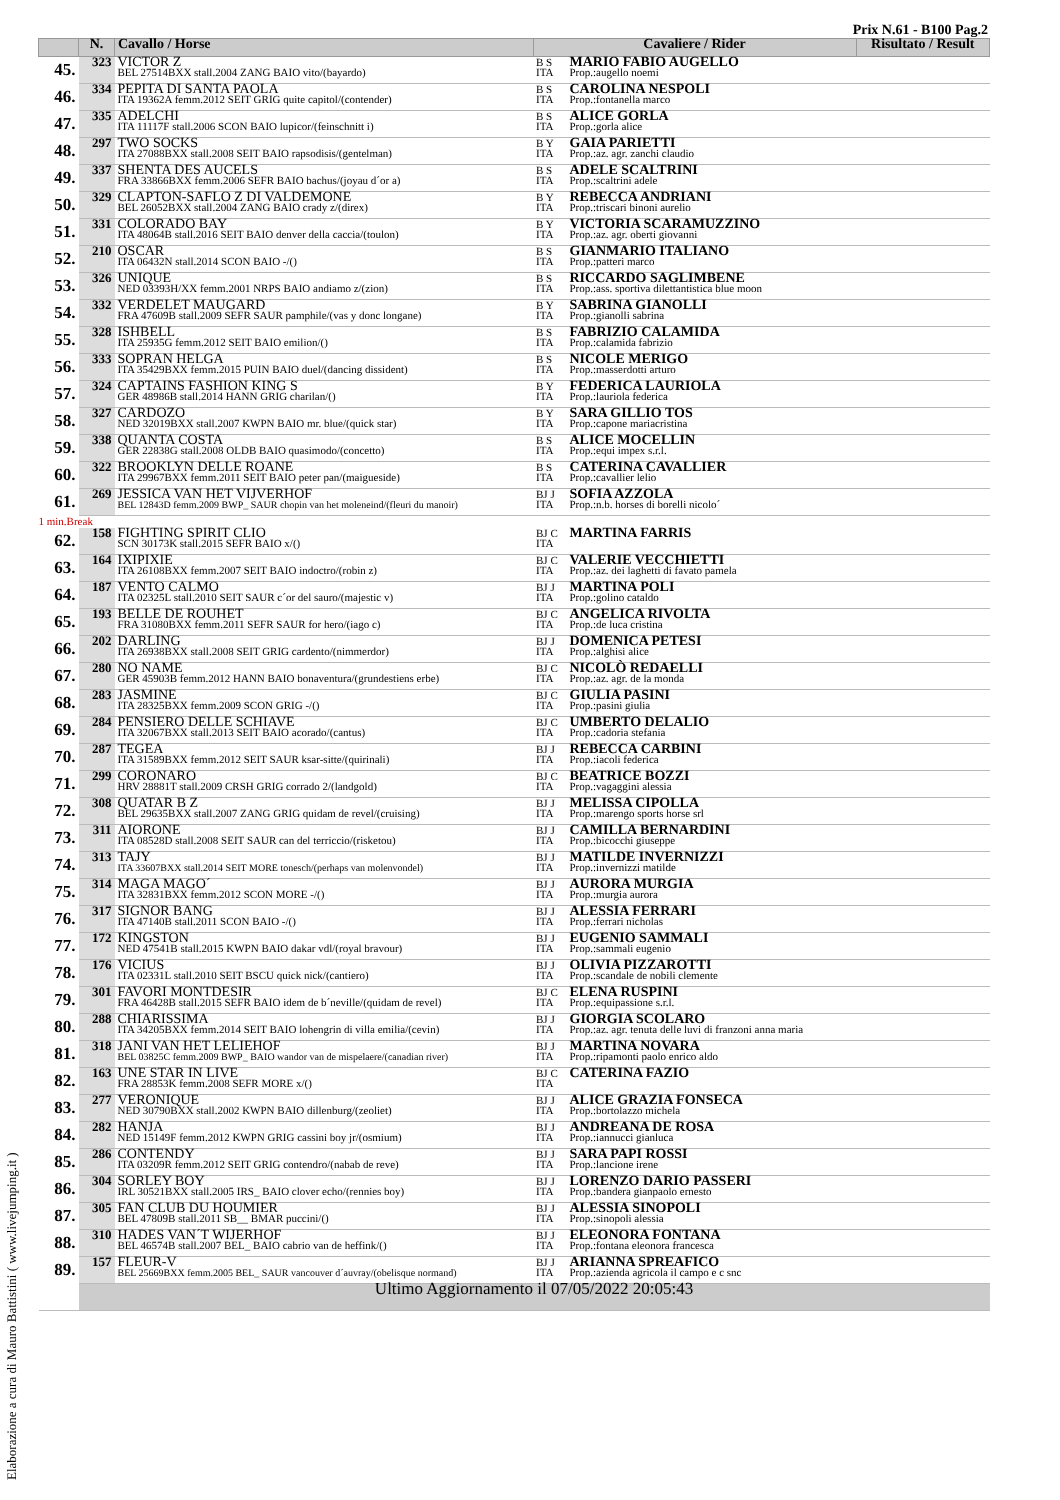Prix N.61 - B100 Pag.2
| | N. | Cavallo / Horse | Cavaliere / Rider | | Risultato / Result |
| --- | --- | --- | --- | --- | --- |
| 45. | 323 | VICTOR Z BEL 27514BXX stall.2004 ZANG BAIO vito/(bayardo) | B S ITA | MARIO FABIO AUGELLO Prop.:augello noemi | |
| 46. | 334 | PEPITA DI SANTA PAOLA ITA 19362A femm.2012 SEIT GRIG quite capitol/(contender) | B S ITA | CAROLINA NESPOLI Prop.:fontanella marco | |
| 47. | 335 | ADELCHI ITA 11117F stall.2006 SCON BAIO lupicor/(feinschnitt i) | B S ITA | ALICE GORLA Prop.:gorla alice | |
| 48. | 297 | TWO SOCKS ITA 27088BXX stall.2008 SEIT BAIO rapsodisis/(gentelman) | B Y ITA | GAIA PARIETTI Prop.:az. agr. zanchi claudio | |
| 49. | 337 | SHENTA DES AUCELS FRA 33866BXX femm.2006 SEFR BAIO bachus/(joyau d´or a) | B S ITA | ADELE SCALTRINI Prop.:scaltrini adele | |
| 50. | 329 | CLAPTON-SAFLO Z DI VALDEMONE BEL 26052BXX stall.2004 ZANG BAIO crady z/(direx) | B Y ITA | REBECCA ANDRIANI Prop.:triscari binoni aurelio | |
| 51. | 331 | COLORADO BAY ITA 48064B stall.2016 SEIT BAIO denver della caccia/(toulon) | B Y ITA | VICTORIA SCARAMUZZINO Prop.:az. agr. oberti giovanni | |
| 52. | 210 | OSCAR ITA 06432N stall.2014 SCON BAIO -/() | B S ITA | GIANMARIO ITALIANO Prop.:patteri marco | |
| 53. | 326 | UNIQUE NED 03393H/XX femm.2001 NRPS BAIO andiamo z/(zion) | B S ITA | RICCARDO SAGLIMBENE Prop.:ass. sportiva dilettantistica blue moon | |
| 54. | 332 | VERDELET MAUGARD FRA 47609B stall.2009 SEFR SAUR pamphile/(vas y donc longane) | B Y ITA | SABRINA GIANOLLI Prop.:gianolli sabrina | |
| 55. | 328 | ISHBELL ITA 25935G femm.2012 SEIT BAIO emilion/() | B S ITA | FABRIZIO CALAMIDA Prop.:calamida fabrizio | |
| 56. | 333 | SOPRAN HELGA ITA 35429BXX femm.2015 PUIN BAIO duel/(dancing dissident) | B S ITA | NICOLE MERIGO Prop.:masserdotti arturo | |
| 57. | 324 | CAPTAINS FASHION KING S GER 48986B stall.2014 HANN GRIG charilan/() | B Y ITA | FEDERICA LAURIOLA Prop.:lauriola federica | |
| 58. | 327 | CARDOZO NED 32019BXX stall.2007 KWPN BAIO mr. blue/(quick star) | B Y ITA | SARA GILLIO TOS Prop.:capone mariacristina | |
| 59. | 338 | QUANTA COSTA GER 22838G stall.2008 OLDB BAIO quasimodo/(concetto) | B S ITA | ALICE MOCELLIN Prop.:equi impex s.r.l. | |
| 60. | 322 | BROOKLYN DELLE ROANE ITA 29967BXX femm.2011 SEIT BAIO peter pan/(maigueside) | B S ITA | CATERINA CAVALLIER Prop.:cavallier lelio | |
| 61. | 269 | JESSICA VAN HET VIJVERHOF BEL 12843D femm.2009 BWP_ SAUR chopin van het moleneind/(fleuri du manoir) | BJ J ITA | SOFIA AZZOLA Prop.:n.b. horses di borelli nicolo´ | |
| 1 min.Break | | | | | |
| 62. | 158 | FIGHTING SPIRIT CLIO SCN 30173K stall.2015 SEFR BAIO x/() | BJ C ITA | MARTINA FARRIS | |
| 63. | 164 | IXIPIXIE ITA 26108BXX femm.2007 SEIT BAIO indoctro/(robin z) | BJ C ITA | VALERIE VECCHIETTI Prop.:az. dei laghetti di favato pamela | |
| 64. | 187 | VENTO CALMO ITA 02325L stall.2010 SEIT SAUR c´or del sauro/(majestic v) | BJ J ITA | MARTINA POLI Prop.:golino cataldo | |
| 65. | 193 | BELLE DE ROUHET FRA 31080BXX femm.2011 SEFR SAUR for hero/(iago c) | BJ C ITA | ANGELICA RIVOLTA Prop.:de luca cristina | |
| 66. | 202 | DARLING ITA 26938BXX stall.2008 SEIT GRIG cardento/(nimmerdor) | BJ J ITA | DOMENICA PETESI Prop.:alghisi alice | |
| 67. | 280 | NO NAME GER 45903B femm.2012 HANN BAIO bonaventura/(grundestiens erbe) | BJ C ITA | NICOLÒ REDAELLI Prop.:az. agr. de la monda | |
| 68. | 283 | JASMINE ITA 28325BXX femm.2009 SCON GRIG -/() | BJ C ITA | GIULIA PASINI Prop.:pasini giulia | |
| 69. | 284 | PENSIERO DELLE SCHIAVE ITA 32067BXX stall.2013 SEIT BAIO acorado/(cantus) | BJ C ITA | UMBERTO DELALIO Prop.:cadoria stefania | |
| 70. | 287 | TEGEA ITA 31589BXX femm.2012 SEIT SAUR ksar-sitte/(quirinali) | BJ J ITA | REBECCA CARBINI Prop.:iacoli federica | |
| 71. | 299 | CORONARO HRV 28881T stall.2009 CRSH GRIG corrado 2/(landgold) | BJ C ITA | BEATRICE BOZZI Prop.:vagaggini alessia | |
| 72. | 308 | QUATAR B Z BEL 29635BXX stall.2007 ZANG GRIG quidam de revel/(cruising) | BJ J ITA | MELISSA CIPOLLA Prop.:marengo sports horse srl | |
| 73. | 311 | AIORONE ITA 08528D stall.2008 SEIT SAUR can del terriccio/(risketou) | BJ J ITA | CAMILLA BERNARDINI Prop.:bicocchi giuseppe | |
| 74. | 313 | TAJY ITA 33607BXX stall.2014 SEIT MORE tonesch/(perhaps van molenvondel) | BJ J ITA | MATILDE INVERNIZZI Prop.:invernizzi matilde | |
| 75. | 314 | MAGA MAGO´ ITA 32831BXX femm.2012 SCON MORE -/() | BJ J ITA | AURORA MURGIA Prop.:murgia aurora | |
| 76. | 317 | SIGNOR BANG ITA 47140B stall.2011 SCON BAIO -/() | BJ J ITA | ALESSIA FERRARI Prop.:ferrari nicholas | |
| 77. | 172 | KINGSTON NED 47541B stall.2015 KWPN BAIO dakar vdl/(royal bravour) | BJ J ITA | EUGENIO SAMMALI Prop.:sammali eugenio | |
| 78. | 176 | VICIUS ITA 02331L stall.2010 SEIT BSCU quick nick/(cantiero) | BJ J ITA | OLIVIA PIZZAROTTI Prop.:scandale de nobili clemente | |
| 79. | 301 | FAVORI MONTDESIR FRA 46428B stall.2015 SEFR BAIO idem de b´neville/(quidam de revel) | BJ C ITA | ELENA RUSPINI Prop.:equipassione s.r.l. | |
| 80. | 288 | CHIARISSIMA ITA 34205BXX femm.2014 SEIT BAIO lohengrin di villa emilia/(cevin) | BJ J ITA | GIORGIA SCOLARO Prop.:az. agr. tenuta delle luvi di franzoni anna maria | |
| 81. | 318 | JANI VAN HET LELIEHOF BEL 03825C femm.2009 BWP_ BAIO wandor van de mispelaere/(canadian river) | BJ J ITA | MARTINA NOVARA Prop.:ripamonti paolo enrico aldo | |
| 82. | 163 | UNE STAR IN LIVE FRA 28853K femm.2008 SEFR MORE x/() | BJ C ITA | CATERINA FAZIO | |
| 83. | 277 | VERONIQUE NED 30790BXX stall.2002 KWPN BAIO dillenburg/(zeoliet) | BJ J ITA | ALICE GRAZIA FONSECA Prop.:bortolazzo michela | |
| 84. | 282 | HANJA NED 15149F femm.2012 KWPN GRIG cassini boy jr/(osmium) | BJ J ITA | ANDREANA DE ROSA Prop.:iannucci gianluca | |
| 85. | 286 | CONTENDY ITA 03209R femm.2012 SEIT GRIG contendro/(nabab de reve) | BJ J ITA | SARA PAPI ROSSI Prop.:lancione irene | |
| 86. | 304 | SORLEY BOY IRL 30521BXX stall.2005 IRS_ BAIO clover echo/(rennies boy) | BJ J ITA | LORENZO DARIO PASSERI Prop.:bandera gianpaolo ernesto | |
| 87. | 305 | FAN CLUB DU HOUMIER BEL 47809B stall.2011 SB__ BMAR puccini/() | BJ J ITA | ALESSIA SINOPOLI Prop.:sinopoli alessia | |
| 88. | 310 | HADES VAN´T WIJERHOF BEL 46574B stall.2007 BEL_ BAIO cabrio van de heffink/() | BJ J ITA | ELEONORA FONTANA Prop.:fontana eleonora francesca | |
| 89. | 157 | FLEUR-V BEL 25669BXX femm.2005 BEL_ SAUR vancouver d´auvray/(obelisque normand) | BJ J ITA | ARIANNA SPREAFICO Prop.:azienda agricola il campo e c snc | |
| | Ultimo Aggiornamento il 07/05/2022 20:05:43 | | | | |
Elaborazione a cura di Mauro Battistini ( www.livejumping.it )